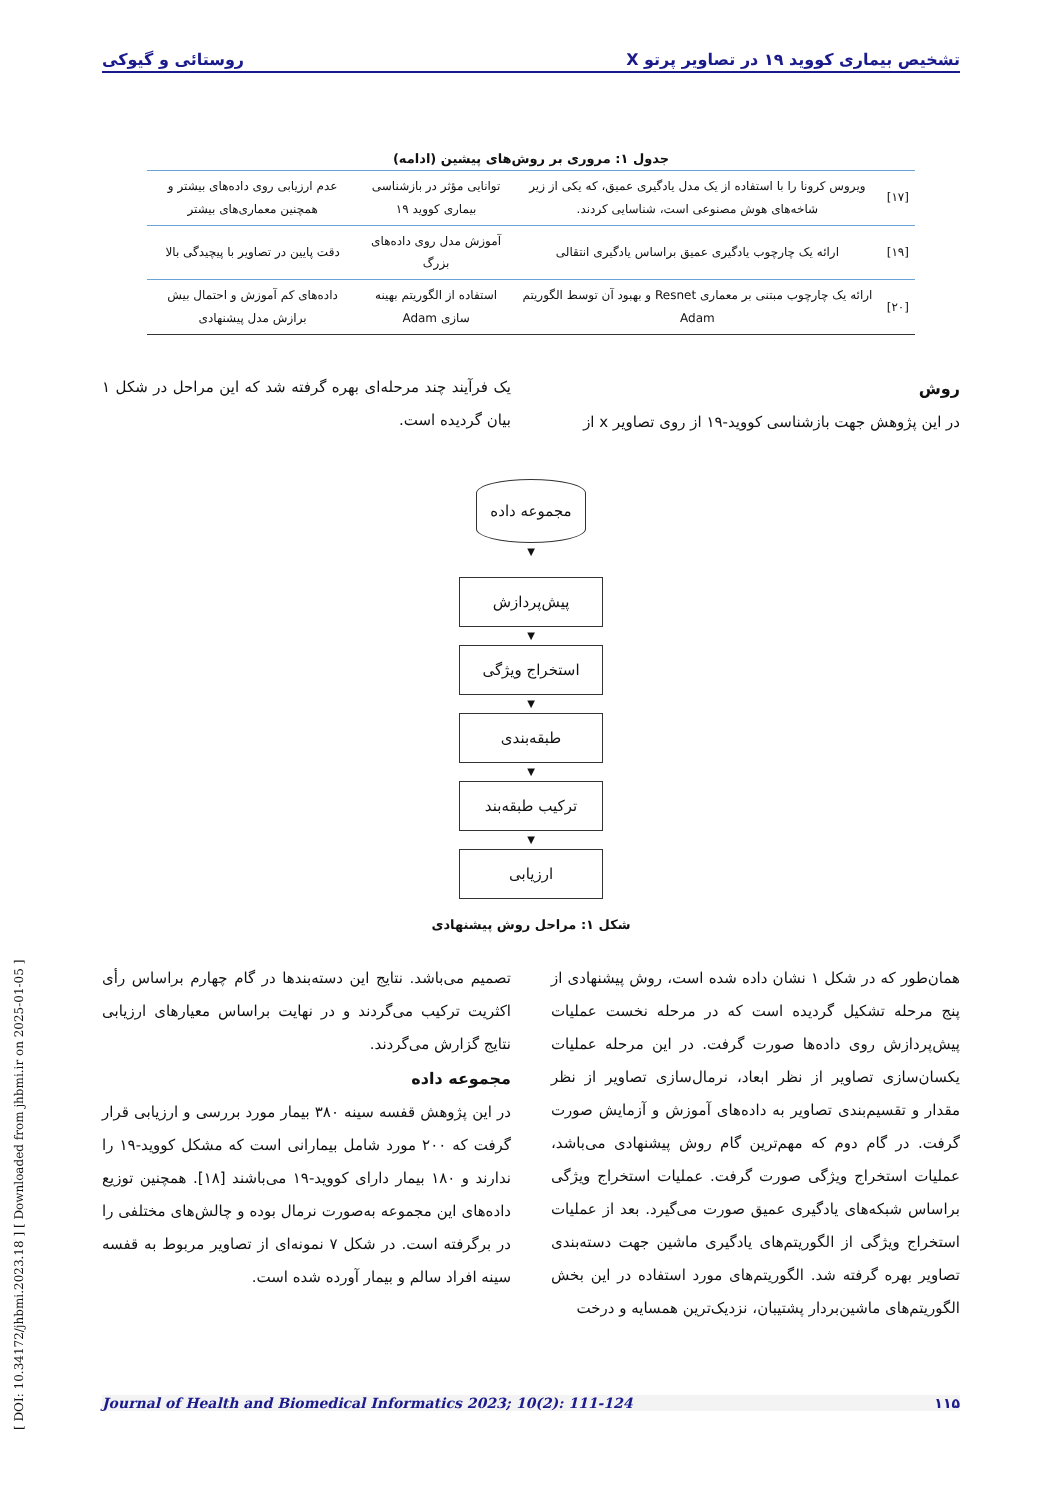[ DOI: 10.34172/jhbmi.2023.18 ] [ Downloaded from jhbmi.ir on 2025-01-05 ]
تشخیص بیماری کووید ۱۹ در تصاویر پرتو X روستائی و گیوکی
جدول ۱: مروری بر روش‌های پیشین (ادامه)
| [۱۷] | ویروس کرونا را با استفاده از یک مدل یادگیری عمیق، که یکی از زیر شاخه‌های هوش مصنوعی است، شناسایی کردند. | توانایی مؤثر در بازشناسی بیماری کووید ۱۹ | عدم ارزیابی روی داده‌های بیشتر و همچنین معماری‌های بیشتر |
| [۱۹] | ارائه یک چارچوب یادگیری عمیق براساس یادگیری انتقالی | آموزش مدل روی داده‌های بزرگ | دقت پایین در تصاویر با پیچیدگی بالا |
| [۲۰] | ارائه یک چارچوب مبتنی بر معماری Resnet و بهبود آن توسط الگوریتم Adam | استفاده از الگوریتم بهینه سازی Adam | داده‌های کم آموزش و احتمال بیش برازش مدل پیشنهادی |
روش
در این پژوهش جهت بازشناسی کووید-۱۹ از روی تصاویر x از
یک فرآیند چند مرحله‌ای بهره گرفته شد که این مراحل در شکل ۱ بیان گردیده است.
مجموعه داده
▼
پیش‌پردازش
▼
استخراج ویژگی
▼
طبقه‌بندی
▼
ترکیب طبقه‌بند
▼
ارزیابی
شکل ۱: مراحل روش پیشنهادی
همان‌طور که در شکل ۱ نشان داده شده است، روش پیشنهادی از پنج مرحله تشکیل گردیده است که در مرحله نخست عملیات پیش‌پردازش روی داده‌ها صورت گرفت. در این مرحله عملیات یکسان‌سازی تصاویر از نظر ابعاد، نرمال‌سازی تصاویر از نظر مقدار و تقسیم‌بندی تصاویر به داده‌های آموزش و آزمایش صورت گرفت. در گام دوم که مهم‌ترین گام روش پیشنهادی می‌باشد، عملیات استخراج ویژگی صورت گرفت. عملیات استخراج ویژگی براساس شبکه‌های یادگیری عمیق صورت می‌گیرد. بعد از عملیات استخراج ویژگی از الگوریتم‌های یادگیری ماشین جهت دسته‌بندی تصاویر بهره گرفته شد. الگوریتم‌های مورد استفاده در این بخش الگوریتم‌های ماشین‌بردار پشتیبان، نزدیک‌ترین همسایه و درخت
تصمیم می‌باشد. نتایج این دسته‌بندها در گام چهارم براساس رأی اکثریت ترکیب می‌گردند و در نهایت براساس معیارهای ارزیابی نتایج گزارش می‌گردند.
مجموعه داده
در این پژوهش قفسه سینه ۳۸۰ بیمار مورد بررسی و ارزیابی قرار گرفت که ۲۰۰ مورد شامل بیمارانی است که مشکل کووید-۱۹ را ندارند و ۱۸۰ بیمار دارای کووید-۱۹ می‌باشند [۱۸]. همچنین توزیع داده‌های این مجموعه به‌صورت نرمال بوده و چالش‌های مختلفی را در برگرفته است. در شکل ۷ نمونه‌ای از تصاویر مربوط به قفسه سینه افراد سالم و بیمار آورده شده است.
۱۱۵ Journal of Health and Biomedical Informatics 2023; 10(2): 111-124